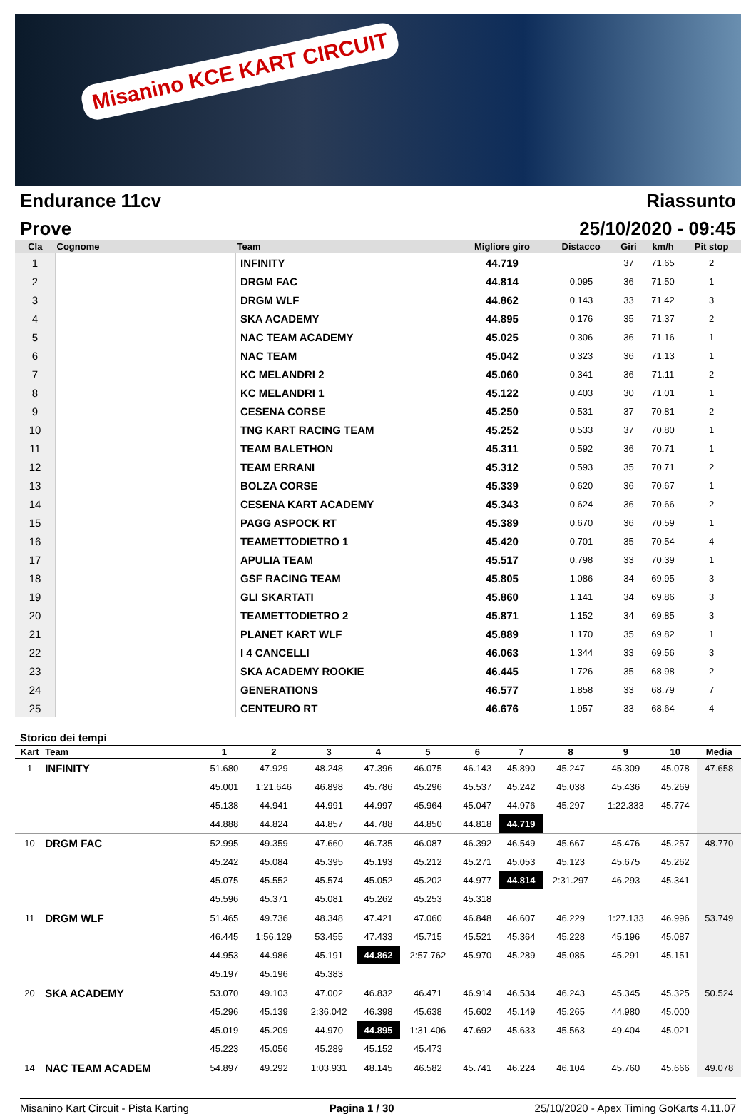Misanino KCE KART CIRCUIT
Endurance 11cv Riassunto
Prove 25/10/2020 - 09:45
| Cla | Cognome | Team | Migliore giro | Distacco | Giri | km/h | Pit stop |
| --- | --- | --- | --- | --- | --- | --- | --- |
| 1 | | INFINITY | 44.719 | | 37 | 71.65 | 2 |
| 2 | | DRGM FAC | 44.814 | 0.095 | 36 | 71.50 | 1 |
| 3 | | DRGM WLF | 44.862 | 0.143 | 33 | 71.42 | 3 |
| 4 | | SKA ACADEMY | 44.895 | 0.176 | 35 | 71.37 | 2 |
| 5 | | NAC TEAM ACADEMY | 45.025 | 0.306 | 36 | 71.16 | 1 |
| 6 | | NAC TEAM | 45.042 | 0.323 | 36 | 71.13 | 1 |
| 7 | | KC MELANDRI 2 | 45.060 | 0.341 | 36 | 71.11 | 2 |
| 8 | | KC MELANDRI 1 | 45.122 | 0.403 | 30 | 71.01 | 1 |
| 9 | | CESENA CORSE | 45.250 | 0.531 | 37 | 70.81 | 2 |
| 10 | | TNG KART RACING TEAM | 45.252 | 0.533 | 37 | 70.80 | 1 |
| 11 | | TEAM BALETHON | 45.311 | 0.592 | 36 | 70.71 | 1 |
| 12 | | TEAM ERRANI | 45.312 | 0.593 | 35 | 70.71 | 2 |
| 13 | | BOLZA CORSE | 45.339 | 0.620 | 36 | 70.67 | 1 |
| 14 | | CESENA KART ACADEMY | 45.343 | 0.624 | 36 | 70.66 | 2 |
| 15 | | PAGG ASPOCK RT | 45.389 | 0.670 | 36 | 70.59 | 1 |
| 16 | | TEAMETTODIETRO 1 | 45.420 | 0.701 | 35 | 70.54 | 4 |
| 17 | | APULIA TEAM | 45.517 | 0.798 | 33 | 70.39 | 1 |
| 18 | | GSF RACING TEAM | 45.805 | 1.086 | 34 | 69.95 | 3 |
| 19 | | GLI SKARTATI | 45.860 | 1.141 | 34 | 69.86 | 3 |
| 20 | | TEAMETTODIETRO 2 | 45.871 | 1.152 | 34 | 69.85 | 3 |
| 21 | | PLANET KART WLF | 45.889 | 1.170 | 35 | 69.82 | 1 |
| 22 | | I 4 CANCELLI | 46.063 | 1.344 | 33 | 69.56 | 3 |
| 23 | | SKA ACADEMY ROOKIE | 46.445 | 1.726 | 35 | 68.98 | 2 |
| 24 | | GENERATIONS | 46.577 | 1.858 | 33 | 68.79 | 7 |
| 25 | | CENTEURO RT | 46.676 | 1.957 | 33 | 68.64 | 4 |
Storico dei tempi
| Kart | Team | 1 | 2 | 3 | 4 | 5 | 6 | 7 | 8 | 9 | 10 | Media |
| --- | --- | --- | --- | --- | --- | --- | --- | --- | --- | --- | --- | --- |
| 1 | INFINITY | 51.680 | 47.929 | 48.248 | 47.396 | 46.075 | 46.143 | 45.890 | 45.247 | 45.309 | 45.078 | 47.658 |
| | | 45.001 | 1:21.646 | 46.898 | 45.786 | 45.296 | 45.537 | 45.242 | 45.038 | 45.436 | 45.269 | |
| | | 45.138 | 44.941 | 44.991 | 44.997 | 45.964 | 45.047 | 44.976 | 45.297 | 1:22.333 | 45.774 | |
| | | 44.888 | 44.824 | 44.857 | 44.788 | 44.850 | 44.818 | 44.719 | | | | |
| 10 | DRGM FAC | 52.995 | 49.359 | 47.660 | 46.735 | 46.087 | 46.392 | 46.549 | 45.667 | 45.476 | 45.257 | 48.770 |
| | | 45.242 | 45.084 | 45.395 | 45.193 | 45.212 | 45.271 | 45.053 | 45.123 | 45.675 | 45.262 | |
| | | 45.075 | 45.552 | 45.574 | 45.052 | 45.202 | 44.977 | 44.814 | 2:31.297 | 46.293 | 45.341 | |
| | | 45.596 | 45.371 | 45.081 | 45.262 | 45.253 | 45.318 | | | | | |
| 11 | DRGM WLF | 51.465 | 49.736 | 48.348 | 47.421 | 47.060 | 46.848 | 46.607 | 46.229 | 1:27.133 | 46.996 | 53.749 |
| | | 46.445 | 1:56.129 | 53.455 | 47.433 | 45.715 | 45.521 | 45.364 | 45.228 | 45.196 | 45.087 | |
| | | 44.953 | 44.986 | 45.191 | 44.862 | 2:57.762 | 45.970 | 45.289 | 45.085 | 45.291 | 45.151 | |
| | | 45.197 | 45.196 | 45.383 | | | | | | | | |
| 20 | SKA ACADEMY | 53.070 | 49.103 | 47.002 | 46.832 | 46.471 | 46.914 | 46.534 | 46.243 | 45.345 | 45.325 | 50.524 |
| | | 45.296 | 45.139 | 2:36.042 | 46.398 | 45.638 | 45.602 | 45.149 | 45.265 | 44.980 | 45.000 | |
| | | 45.019 | 45.209 | 44.970 | 44.895 | 1:31.406 | 47.692 | 45.633 | 45.563 | 49.404 | 45.021 | |
| | | 45.223 | 45.056 | 45.289 | 45.152 | 45.473 | | | | | | |
| 14 | NAC TEAM ACADEM | 54.897 | 49.292 | 1:03.931 | 48.145 | 46.582 | 45.741 | 46.224 | 46.104 | 45.760 | 45.666 | 49.078 |
Misanino Kart Circuit - Pista Karting Pagina 1 / 30 25/10/2020 - Apex Timing GoKarts 4.11.07